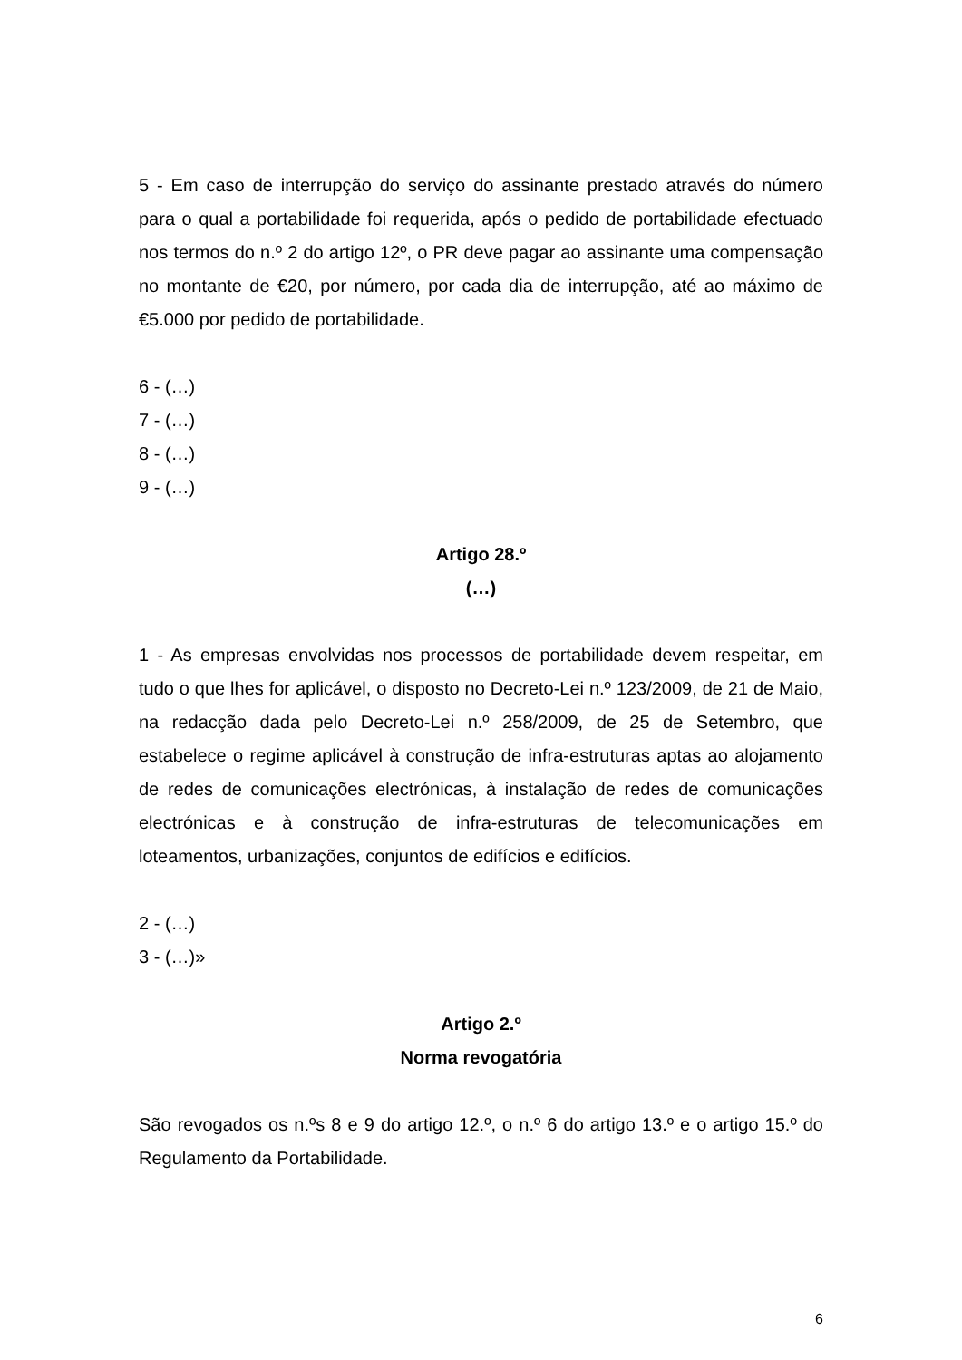5 - Em caso de interrupção do serviço do assinante prestado através do número para o qual a portabilidade foi requerida, após o pedido de portabilidade efectuado nos termos do n.º 2 do artigo 12º, o PR deve pagar ao assinante uma compensação no montante de €20, por número, por cada dia de interrupção, até ao máximo de €5.000 por pedido de portabilidade.
6 - (…)
7 - (…)
8 - (…)
9 - (…)
Artigo 28.º
(…)
1 - As empresas envolvidas nos processos de portabilidade devem respeitar, em tudo o que lhes for aplicável, o disposto no Decreto-Lei n.º 123/2009, de 21 de Maio, na redacção dada pelo Decreto-Lei n.º 258/2009, de 25 de Setembro, que estabelece o regime aplicável à construção de infra-estruturas aptas ao alojamento de redes de comunicações electrónicas, à instalação de redes de comunicações electrónicas e à construção de infra-estruturas de telecomunicações em loteamentos, urbanizações, conjuntos de edifícios e edifícios.
2 - (…)
3 - (…)»
Artigo 2.º
Norma revogatória
São revogados os n.ºs 8 e 9 do artigo 12.º, o n.º 6 do artigo 13.º e o artigo 15.º do Regulamento da Portabilidade.
6